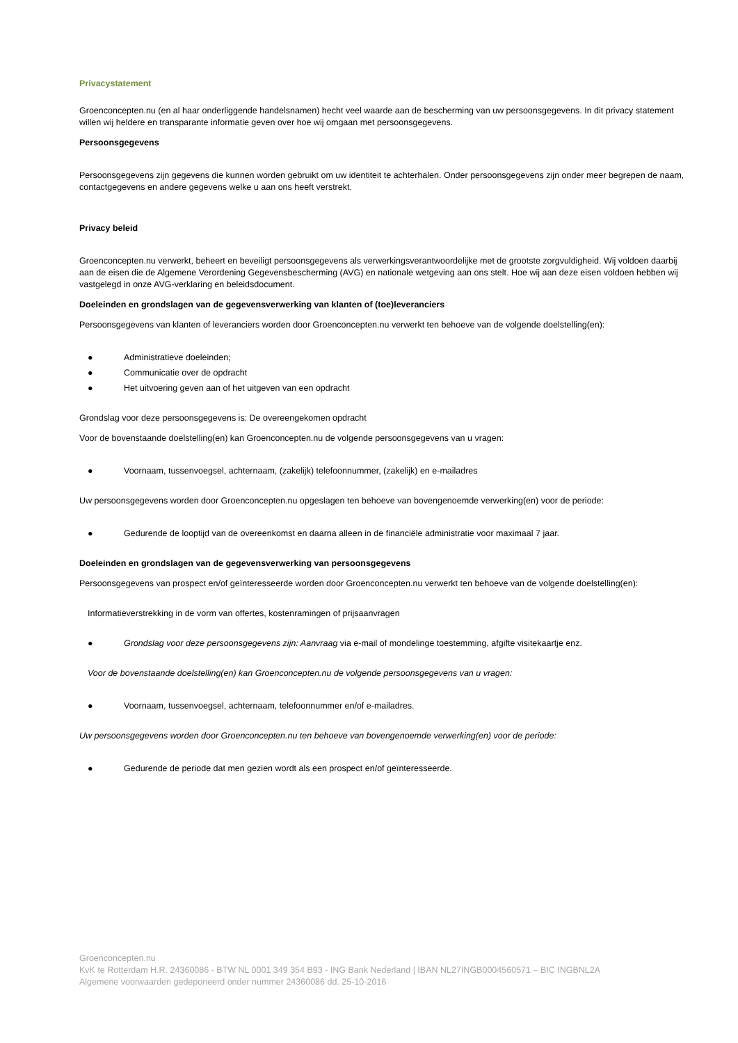Privacystatement
Groenconcepten.nu (en al haar onderliggende handelsnamen) hecht veel waarde aan de bescherming van uw persoonsgegevens. In dit privacy statement willen wij heldere en transparante informatie geven over hoe wij omgaan met persoonsgegevens.
Persoonsgegevens
Persoonsgegevens zijn gegevens die kunnen worden gebruikt om uw identiteit te achterhalen. Onder persoonsgegevens zijn onder meer begrepen de naam, contactgegevens en andere gegevens welke u aan ons heeft verstrekt.
Privacy beleid
Groenconcepten.nu verwerkt, beheert en beveiligt persoonsgegevens als verwerkingsverantwoordelijke met de grootste zorgvuldigheid. Wij voldoen daarbij aan de eisen die de Algemene Verordening Gegevensbescherming (AVG) en nationale wetgeving aan ons stelt. Hoe wij aan deze eisen voldoen hebben wij vastgelegd in onze AVG-verklaring en beleidsdocument.
Doeleinden en grondslagen van de gegevensverwerking van klanten of (toe)leveranciers
Persoonsgegevens van klanten of leveranciers worden door Groenconcepten.nu verwerkt ten behoeve van de volgende doelstelling(en):
● Administratieve doeleinden;
● Communicatie over de opdracht
● Het uitvoering geven aan of het uitgeven van een opdracht
Grondslag voor deze persoonsgegevens is: De overeengekomen opdracht
Voor de bovenstaande doelstelling(en) kan Groenconcepten.nu de volgende persoonsgegevens van u vragen:
● Voornaam, tussenvoegsel, achternaam, (zakelijk) telefoonnummer, (zakelijk) en e-mailadres
Uw persoonsgegevens worden door Groenconcepten.nu opgeslagen ten behoeve van bovengenoemde verwerking(en) voor de periode:
● Gedurende de looptijd van de overeenkomst en daarna alleen in de financiële administratie voor maximaal 7 jaar.
Doeleinden en grondslagen van de gegevensverwerking van persoonsgegevens
Persoonsgegevens van prospect en/of geïnteresseerde worden door Groenconcepten.nu verwerkt ten behoeve van de volgende doelstelling(en):
Informatieverstrekking in de vorm van offertes, kostenramingen of prijsaanvragen
● Grondslag voor deze persoonsgegevens zijn: Aanvraag via e-mail of mondelinge toestemming, afgifte visitekaartje enz.
Voor de bovenstaande doelstelling(en) kan Groenconcepten.nu de volgende persoonsgegevens van u vragen:
● Voornaam, tussenvoegsel, achternaam, telefoonnummer en/of e-mailadres.
Uw persoonsgegevens worden door Groenconcepten.nu ten behoeve van bovengenoemde verwerking(en) voor de periode:
● Gedurende de periode dat men gezien wordt als een prospect en/of geïnteresseerde.
Groenconcepten.nu
KvK te Rotterdam H.R. 24360086 - BTW NL 0001 349 354 B93 - ING Bank Nederland | IBAN NL27INGB0004560571 – BIC INGBNL2A
Algemene voorwaarden gedeponeerd onder nummer 24360086 dd. 25-10-2016